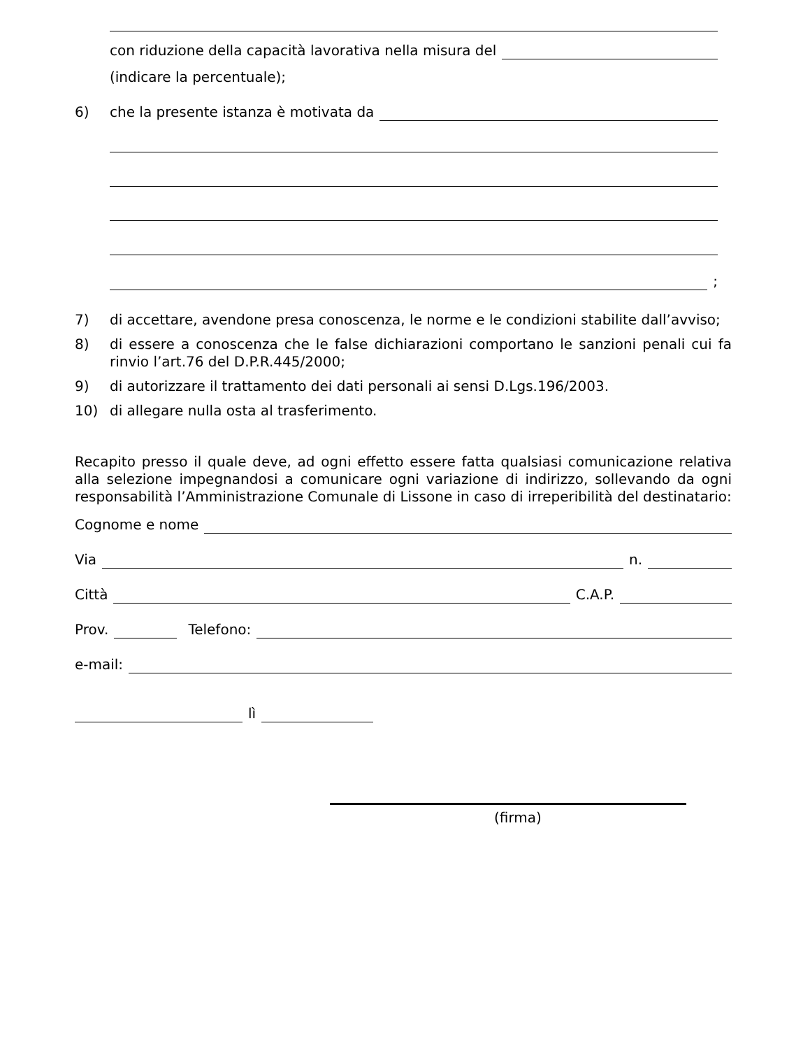con riduzione della capacità lavorativa nella misura del
(indicare la percentuale);
6) che la presente istanza è motivata da
;
7) di accettare, avendone presa conoscenza, le norme e le condizioni stabilite dall’avviso;
8) di essere a conoscenza che le false dichiarazioni comportano le sanzioni penali cui fa rinvio l’art.76 del D.P.R.445/2000;
9) di autorizzare il trattamento dei dati personali ai sensi D.Lgs.196/2003.
10) di allegare nulla osta al trasferimento.
Recapito presso il quale deve, ad ogni effetto essere fatta qualsiasi comunicazione relativa alla selezione impegnandosi a comunicare ogni variazione di indirizzo, sollevando da ogni responsabilità l’Amministrazione Comunale di Lissone in caso di irreperibilità del destinatario:
Cognome e nome
Via n.
Città C.A.P.
Prov. Telefono:
e-mail:
lì
(firma)